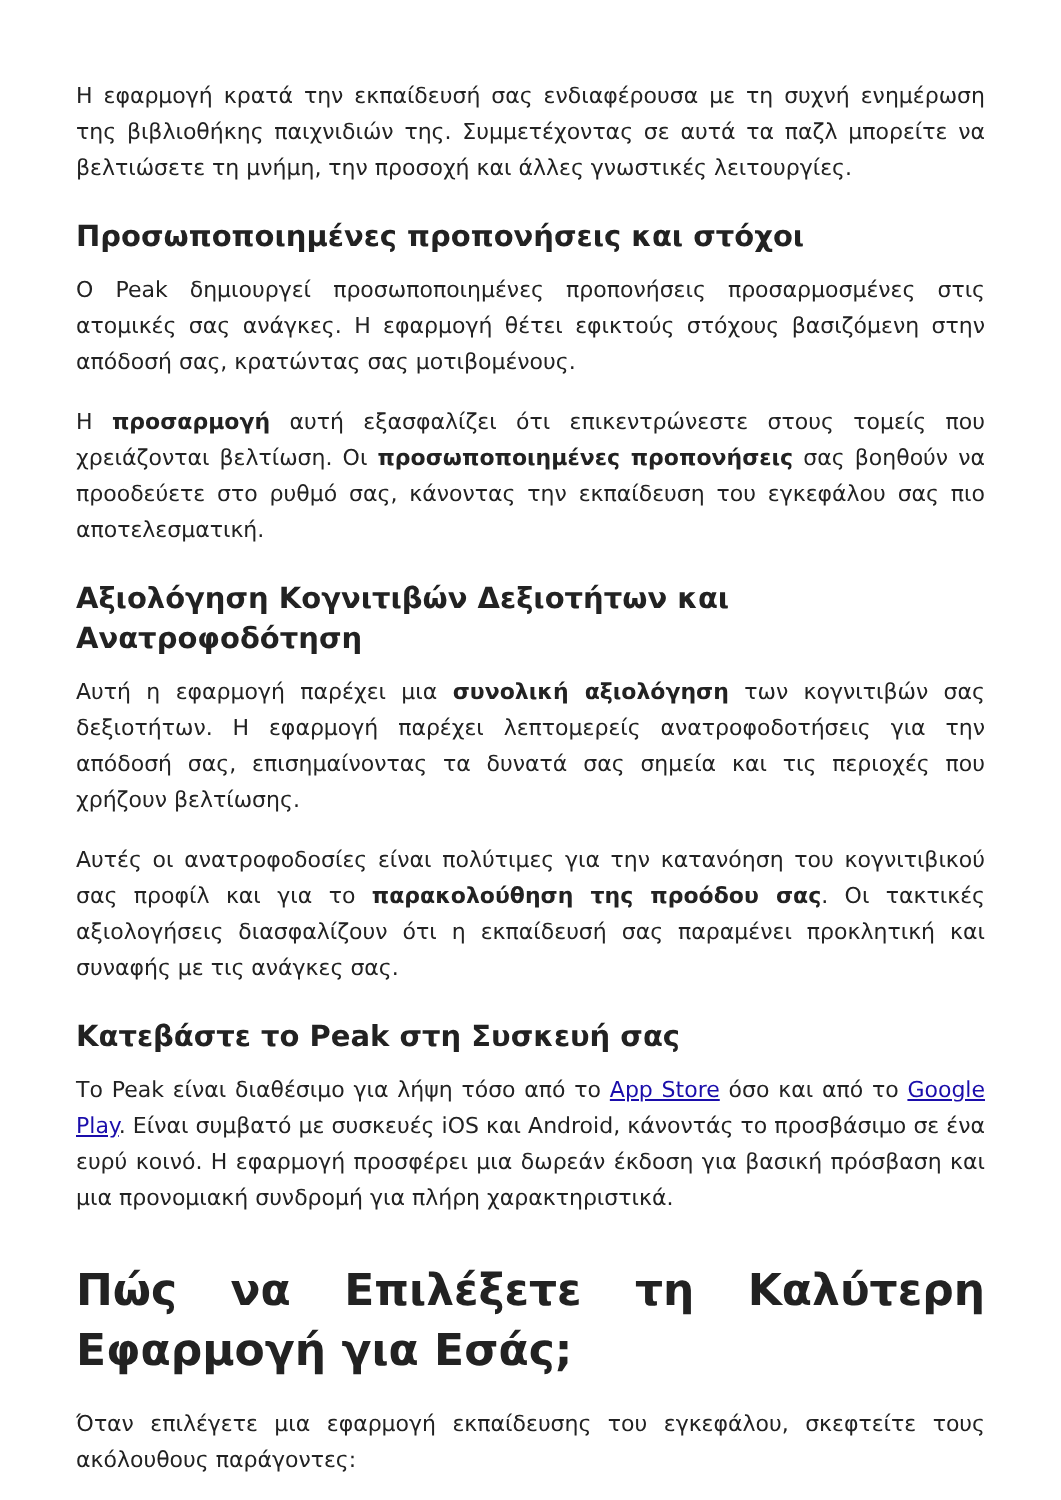Η εφαρμογή κρατά την εκπαίδευσή σας ενδιαφέρουσα με τη συχνή ενημέρωση της βιβλιοθήκης παιχνιδιών της. Συμμετέχοντας σε αυτά τα παζλ μπορείτε να βελτιώσετε τη μνήμη, την προσοχή και άλλες γνωστικές λειτουργίες.
Προσωποποιημένες προπονήσεις και στόχοι
Ο Peak δημιουργεί προσωποποιημένες προπονήσεις προσαρμοσμένες στις ατομικές σας ανάγκες. Η εφαρμογή θέτει εφικτούς στόχους βασιζόμενη στην απόδοσή σας, κρατώντας σας μοτιβομένους.
Η προσαρμογή αυτή εξασφαλίζει ότι επικεντρώνεστε στους τομείς που χρειάζονται βελτίωση. Οι προσωποποιημένες προπονήσεις σας βοηθούν να προοδεύετε στο ρυθμό σας, κάνοντας την εκπαίδευση του εγκεφάλου σας πιο αποτελεσματική.
Αξιολόγηση Κογνιτιβών Δεξιοτήτων και Ανατροφοδότηση
Αυτή η εφαρμογή παρέχει μια συνολική αξιολόγηση των κογνιτιβών σας δεξιοτήτων. Η εφαρμογή παρέχει λεπτομερείς ανατροφοδοτήσεις για την απόδοσή σας, επισημαίνοντας τα δυνατά σας σημεία και τις περιοχές που χρήζουν βελτίωσης.
Αυτές οι ανατροφοδοσίες είναι πολύτιμες για την κατανόηση του κογνιτιβικού σας προφίλ και για το παρακολούθηση της προόδου σας. Οι τακτικές αξιολογήσεις διασφαλίζουν ότι η εκπαίδευσή σας παραμένει προκλητική και συναφής με τις ανάγκες σας.
Κατεβάστε το Peak στη Συσκευή σας
Το Peak είναι διαθέσιμο για λήψη τόσο από το App Store όσο και από το Google Play. Είναι συμβατό με συσκευές iOS και Android, κάνοντάς το προσβάσιμο σε ένα ευρύ κοινό. Η εφαρμογή προσφέρει μια δωρεάν έκδοση για βασική πρόσβαση και μια προνομιακή συνδρομή για πλήρη χαρακτηριστικά.
Πώς να Επιλέξετε τη Καλύτερη Εφαρμογή για Εσάς;
Όταν επιλέγετε μια εφαρμογή εκπαίδευσης του εγκεφάλου, σκεφτείτε τους ακόλουθους παράγοντες: